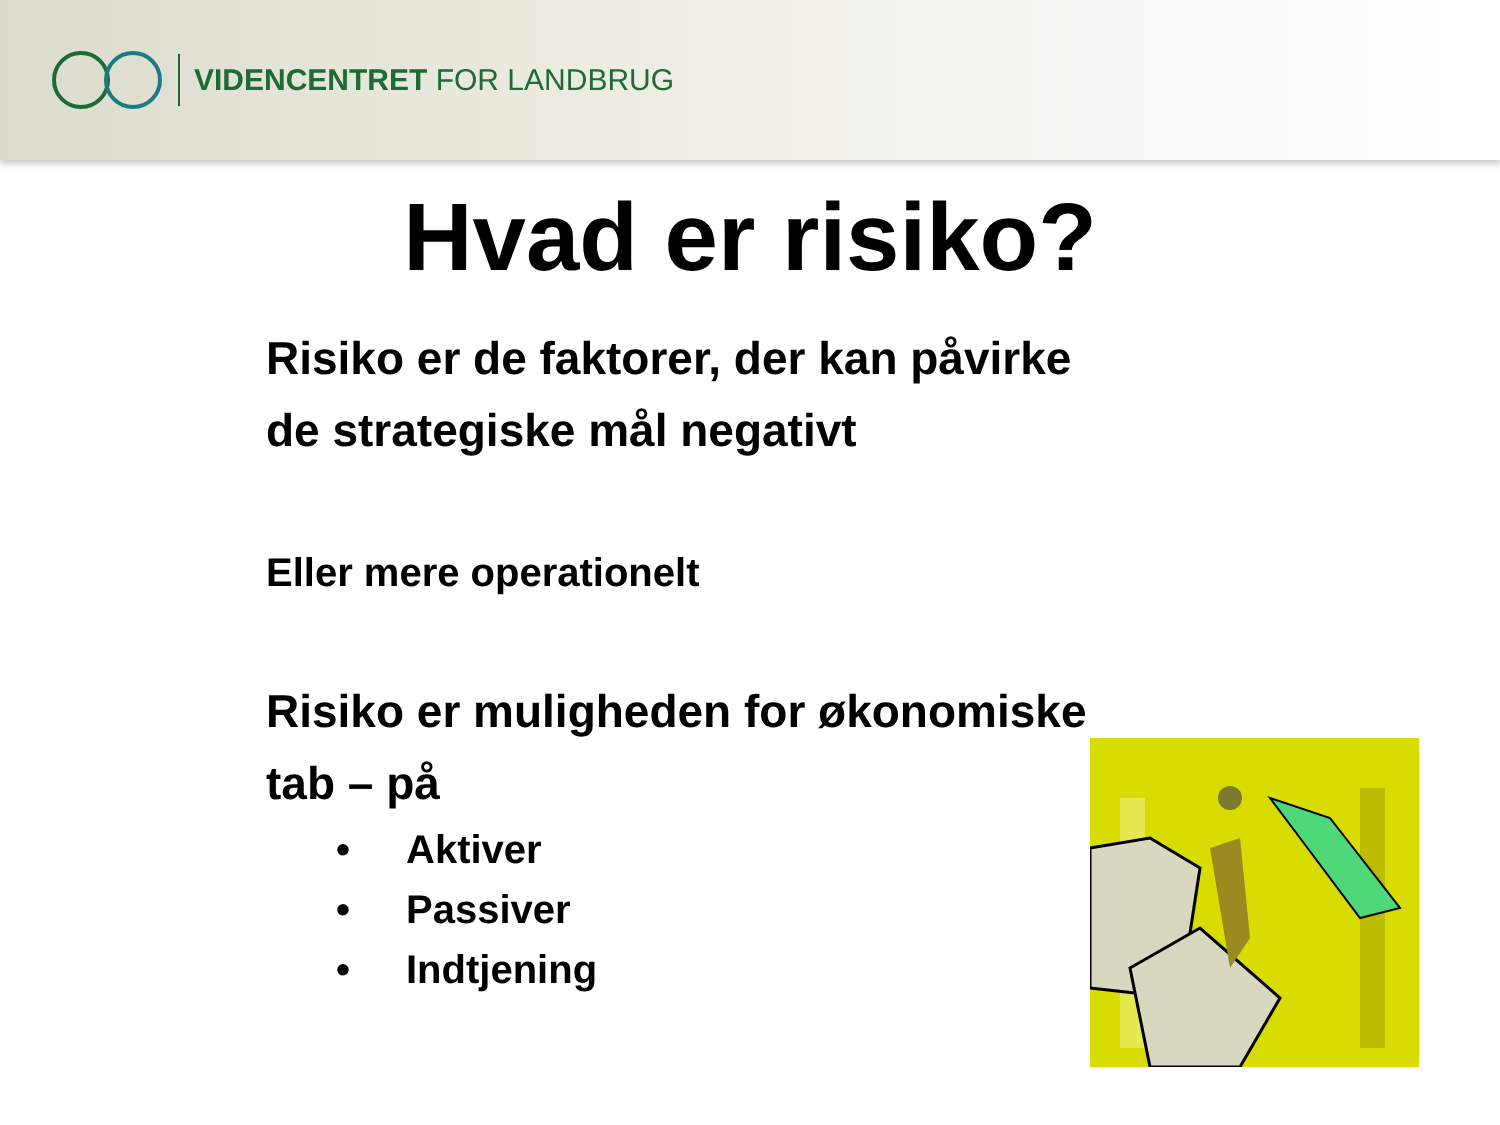VIDENCENTRET FOR LANDBRUG
Hvad er risiko?
Risiko er de faktorer, der kan påvirke
de strategiske mål negativt
Eller mere operationelt
Risiko er muligheden for økonomiske
tab – på
• Aktiver
• Passiver
• Indtjening